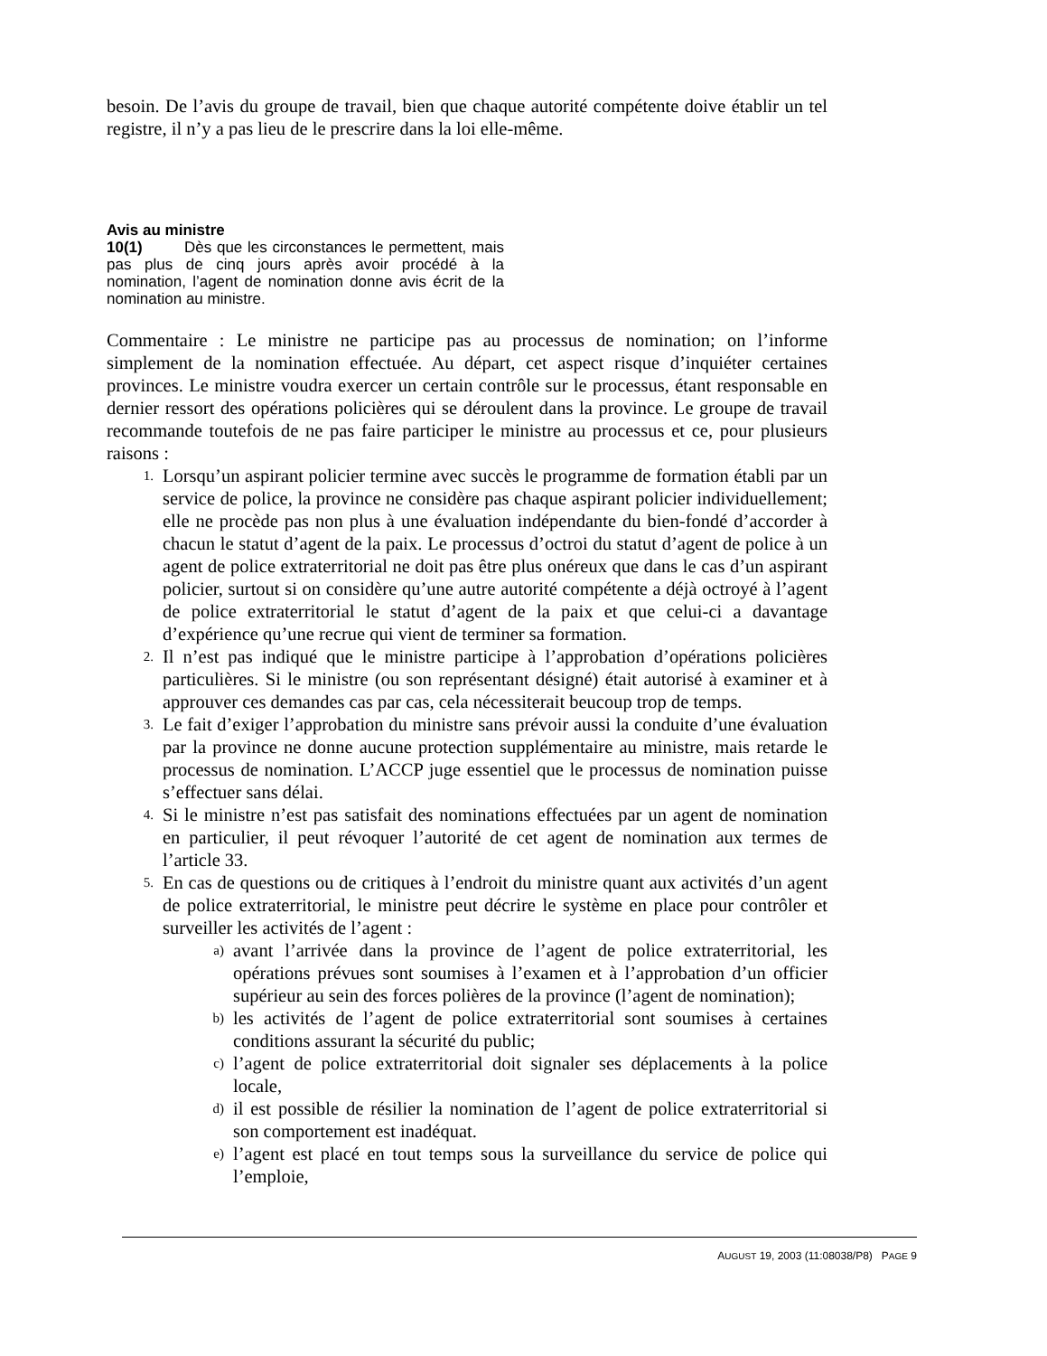besoin. De l’avis du groupe de travail, bien que chaque autorité compétente doive établir un tel registre, il n’y a pas lieu de le prescrire dans la loi elle-même.
Avis au ministre
10(1) Dès que les circonstances le permettent, mais pas plus de cinq jours après avoir procédé à la nomination, l’agent de nomination donne avis écrit de la nomination au ministre.
Commentaire : Le ministre ne participe pas au processus de nomination; on l’informe simplement de la nomination effectuée. Au départ, cet aspect risque d’inquiéter certaines provinces. Le ministre voudra exercer un certain contrôle sur le processus, étant responsable en dernier ressort des opérations policières qui se déroulent dans la province. Le groupe de travail recommande toutefois de ne pas faire participer le ministre au processus et ce, pour plusieurs raisons :
1. Lorsqu’un aspirant policier termine avec succès le programme de formation établi par un service de police, la province ne considère pas chaque aspirant policier individuellement; elle ne procède pas non plus à une évaluation indépendante du bien-fondé d’accorder à chacun le statut d’agent de la paix. Le processus d’octroi du statut d’agent de police à un agent de police extraterritorial ne doit pas être plus onéreux que dans le cas d’un aspirant policier, surtout si on considère qu’une autre autorité compétente a déjà octroyé à l’agent de police extraterritorial le statut d’agent de la paix et que celui-ci a davantage d’expérience qu’une recrue qui vient de terminer sa formation.
2. Il n’est pas indiqué que le ministre participe à l’approbation d’opérations policières particulières. Si le ministre (ou son représentant désigné) était autorisé à examiner et à approuver ces demandes cas par cas, cela nécessiterait beucoup trop de temps.
3. Le fait d’exiger l’approbation du ministre sans prévoir aussi la conduite d’une évaluation par la province ne donne aucune protection supplémentaire au ministre, mais retarde le processus de nomination. L’ACCP juge essentiel que le processus de nomination puisse s’effectuer sans délai.
4. Si le ministre n’est pas satisfait des nominations effectuées par un agent de nomination en particulier, il peut révoquer l’autorité de cet agent de nomination aux termes de l’article 33.
5. En cas de questions ou de critiques à l’endroit du ministre quant aux activités d’un agent de police extraterritorial, le ministre peut décrire le système en place pour contrôler et surveiller les activités de l’agent :
a) avant l’arrivée dans la province de l’agent de police extraterritorial, les opérations prévues sont soumises à l’examen et à l’approbation d’un officier supérieur au sein des forces polières de la province (l’agent de nomination);
b) les activités de l’agent de police extraterritorial sont soumises à certaines conditions assurant la sécurité du public;
c) l’agent de police extraterritorial doit signaler ses déplacements à la police locale,
d) il est possible de résilier la nomination de l’agent de police extraterritorial si son comportement est inadéquat.
e) l’agent est placé en tout temps sous la surveillance du service de police qui l’emploie,
AUGUST 19, 2003 (11:08038/P8) PAGE 9